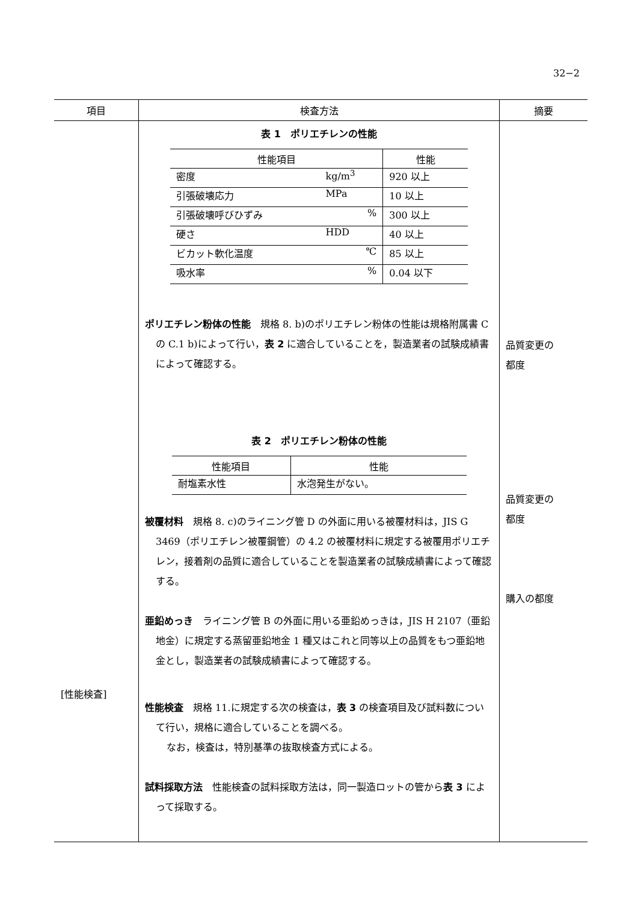32−2
| 項目 | 検査方法 | 摘要 |
| --- | --- | --- |
| [性能検査] | 表 1 ポリエチレンの性能 / 性能項目 / / 性能 / / --- / --- / --- / / 密度 / kg/m<sup>3</sup> / 920 以上 / / 引張破壊応力 / MPa / 10 以上 / / 引張破壊呼びひずみ / % / 300 以上 / / 硬さ / HDD / 40 以上 / / ビカット軟化温度 / ℃ / 85 以上 / / 吸水率 / % / 0.04 以下 / ポリエチレン粉体の性能 規格 8. b)のポリエチレン粉体の性能は規格附属書 C の C.1 b)によって行い， 表 2 に適合していることを，製造業者の試験成績書によって確認する。 表 2 ポリエチレン粉体の性能 / 性能項目 / 性能 / / --- / --- / / 耐塩素水性 / 水泡発生がない。 / 被覆材料 規格 8. c)のライニング管 D の外面に用いる被覆材料は，JIS G 3469（ポリエチレン被覆鋼管）の 4.2 の被覆材料に規定する被覆用ポリエチレン，接着剤の品質に適合していることを製造業者の試験成績書によって確認する。 亜鉛めっき ライニング管 B の外面に用いる亜鉛めっきは，JIS H 2107（亜鉛地金）に規定する蒸留亜鉛地金 1 種又はこれと同等以上の品質をもつ亜鉛地金とし，製造業者の試験成績書によって確認する。 性能検査 規格 11.に規定する次の検査は， 表 3 の検査項目及び試料数について行い，規格に適合していることを調べる。 なお，検査は，特別基準の抜取検査方式による。 試料採取方法 性能検査の試料採取方法は，同一製造ロットの管から 表 3 によって採取する。 | 品質変更の 都度 品質変更の 都度 購入の都度 |